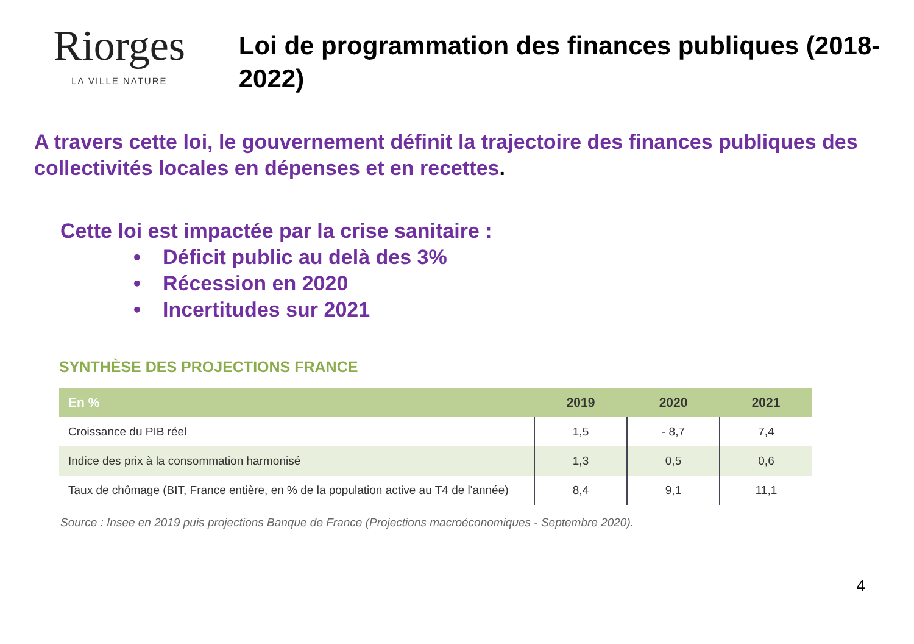Riorges
LA VILLE NATURE
Loi de programmation des finances publiques (2018-2022)
A travers cette loi, le gouvernement définit la trajectoire des finances publiques des collectivités locales en dépenses et en recettes.
Cette loi est impactée par la crise sanitaire :
• Déficit public au delà des 3%
• Récession en 2020
• Incertitudes sur 2021
SYNTHÈSE DES PROJECTIONS FRANCE
| En % | 2019 | 2020 | 2021 |
| --- | --- | --- | --- |
| Croissance du PIB réel | 1,5 | - 8,7 | 7,4 |
| Indice des prix à la consommation harmonisé | 1,3 | 0,5 | 0,6 |
| Taux de chômage (BIT, France entière, en % de la population active au T4 de l'année) | 8,4 | 9,1 | 11,1 |
Source : Insee en 2019 puis projections Banque de France (Projections macroéconomiques - Septembre 2020).
4